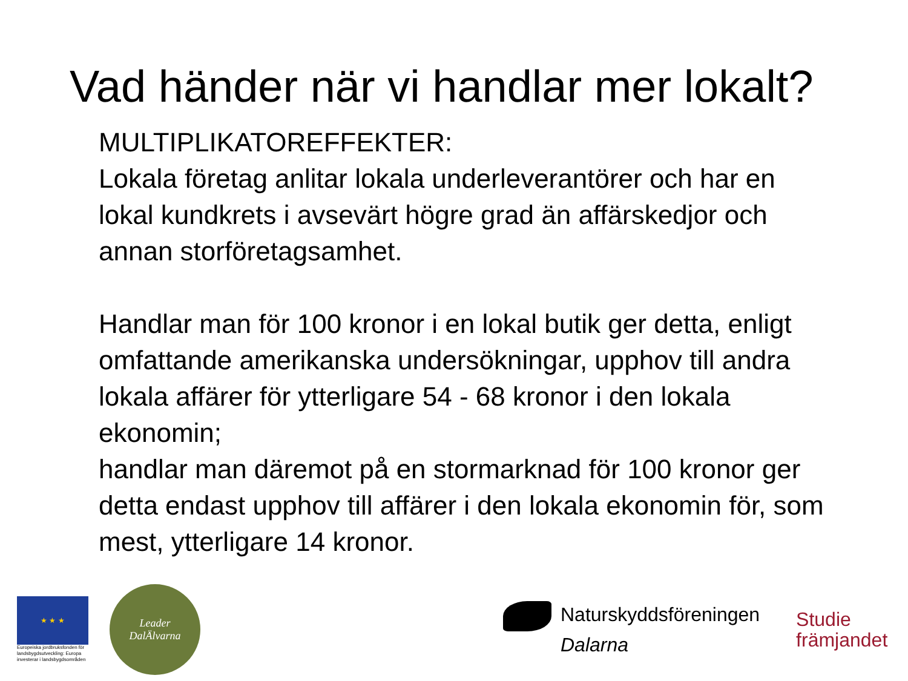Vad händer när vi handlar mer lokalt?
MULTIPLIKATOREFFEKTER:
Lokala företag anlitar lokala underleverantörer och har en lokal kundkrets i avsevärt högre grad än affärskedjor och annan storföretagsamhet.
Handlar man för 100 kronor i en lokal butik ger detta, enligt omfattande amerikanska undersökningar, upphov till andra lokala affärer för ytterligare 54 - 68 kronor i den lokala ekonomin;
handlar man däremot på en stormarknad för 100 kronor ger detta endast upphov till affärer i den lokala ekonomin för, som mest, ytterligare 14 kronor.
★ ★ ★
Europeiska jordbruksfonden för landsbygdsutveckling: Europa investerar i landsbygdsområden
Leader
DalÄlvarna
Naturskyddsföreningen
Dalarna
Studie
främjandet